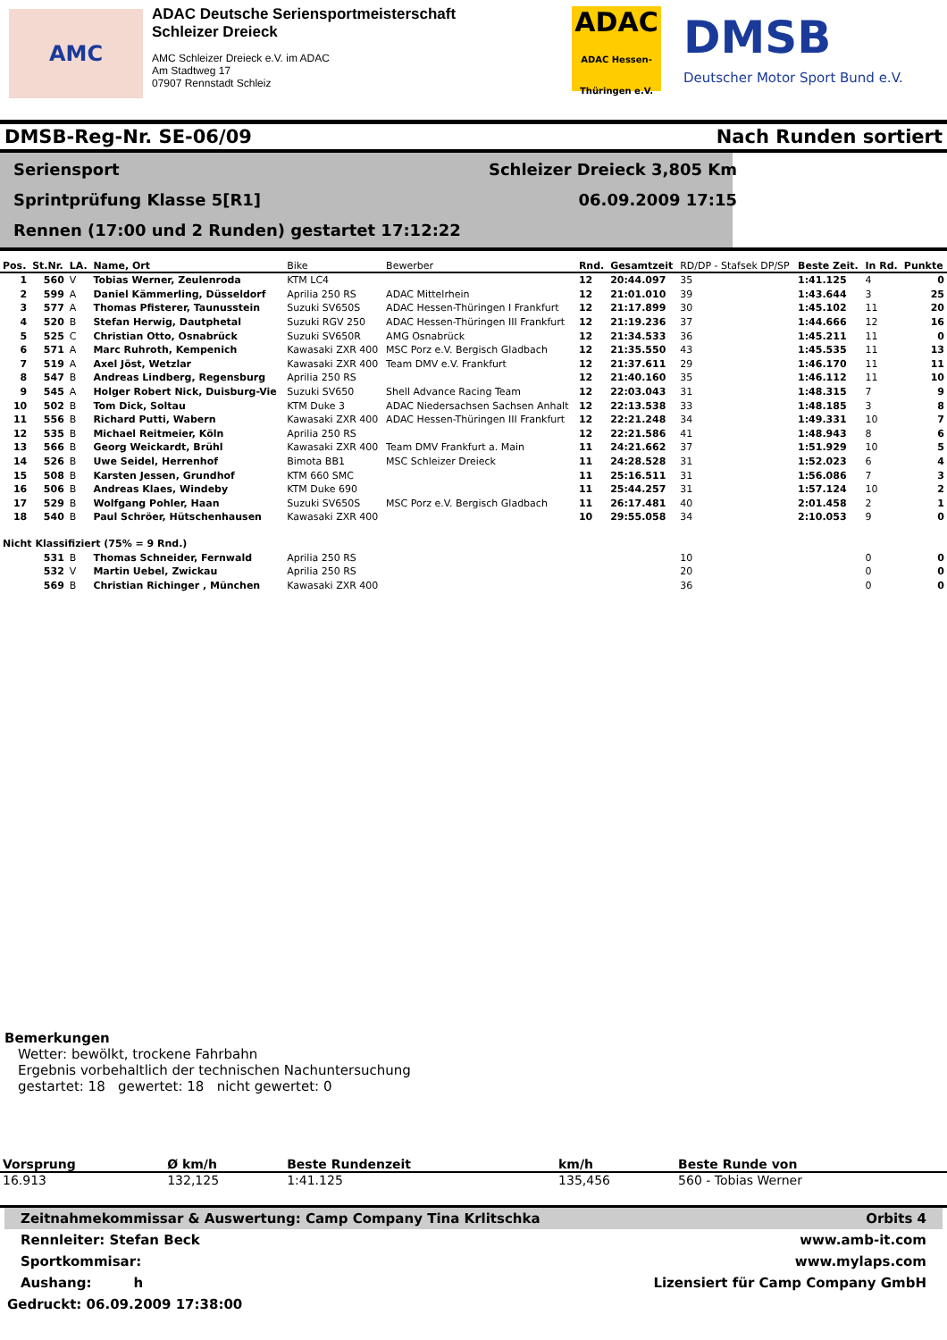AMC
ADAC Deutsche Seriensportmeisterschaft
Schleizer Dreieck
AMC Schleizer Dreieck e.V. im ADAC
Am Stadtweg 17
07907 Rennstadt Schleiz
ADAC
ADAC Hessen-Thüringen e.V.
DMSB
Deutscher Motor Sport Bund e.V.
DMSB-Reg-Nr. SE-06/09 Nach Runden sortiert
Seriensport Schleizer Dreieck 3,805 Km
Sprintprüfung Klasse 5[R1] 06.09.2009 17:15
Rennen (17:00 und 2 Runden) gestartet 17:12:22
| Pos. | St.Nr. | LA. | Name, Ort | Bike | Bewerber | Rnd. | Gesamtzeit | RD/DP - Stafsek DP/SP | Beste Zeit. | In Rd. | Punkte |
| --- | --- | --- | --- | --- | --- | --- | --- | --- | --- | --- | --- |
| 1 | 560 | V | Tobias Werner, Zeulenroda | KTM LC4 | | 12 | 20:44.097 | 35 | 1:41.125 | 4 | 0 |
| 2 | 599 | A | Daniel Kämmerling, Düsseldorf | Aprilia 250 RS | ADAC Mittelrhein | 12 | 21:01.010 | 39 | 1:43.644 | 3 | 25 |
| 3 | 577 | A | Thomas Pfisterer, Taunusstein | Suzuki SV650S | ADAC Hessen-Thüringen I Frankfurt | 12 | 21:17.899 | 30 | 1:45.102 | 11 | 20 |
| 4 | 520 | B | Stefan Herwig, Dautphetal | Suzuki RGV 250 | ADAC Hessen-Thüringen III Frankfurt | 12 | 21:19.236 | 37 | 1:44.666 | 12 | 16 |
| 5 | 525 | C | Christian Otto, Osnabrück | Suzuki SV650R | AMG Osnabrück | 12 | 21:34.533 | 36 | 1:45.211 | 11 | 0 |
| 6 | 571 | A | Marc Ruhroth, Kempenich | Kawasaki ZXR 400 | MSC Porz e.V. Bergisch Gladbach | 12 | 21:35.550 | 43 | 1:45.535 | 11 | 13 |
| 7 | 519 | A | Axel Jöst, Wetzlar | Kawasaki ZXR 400 | Team DMV e.V. Frankfurt | 12 | 21:37.611 | 29 | 1:46.170 | 11 | 11 |
| 8 | 547 | B | Andreas Lindberg, Regensburg | Aprilia 250 RS | | 12 | 21:40.160 | 35 | 1:46.112 | 11 | 10 |
| 9 | 545 | A | Holger Robert Nick, Duisburg-Vie | Suzuki SV650 | Shell Advance Racing Team | 12 | 22:03.043 | 31 | 1:48.315 | 7 | 9 |
| 10 | 502 | B | Tom Dick, Soltau | KTM Duke 3 | ADAC Niedersachsen Sachsen Anhalt | 12 | 22:13.538 | 33 | 1:48.185 | 3 | 8 |
| 11 | 556 | B | Richard Putti, Wabern | Kawasaki ZXR 400 | ADAC Hessen-Thüringen III Frankfurt | 12 | 22:21.248 | 34 | 1:49.331 | 10 | 7 |
| 12 | 535 | B | Michael Reitmeier, Köln | Aprilia 250 RS | | 12 | 22:21.586 | 41 | 1:48.943 | 8 | 6 |
| 13 | 566 | B | Georg Weickardt, Brühl | Kawasaki ZXR 400 | Team DMV Frankfurt a. Main | 11 | 24:21.662 | 37 | 1:51.929 | 10 | 5 |
| 14 | 526 | B | Uwe Seidel, Herrenhof | Bimota BB1 | MSC Schleizer Dreieck | 11 | 24:28.528 | 31 | 1:52.023 | 6 | 4 |
| 15 | 508 | B | Karsten Jessen, Grundhof | KTM 660 SMC | | 11 | 25:16.511 | 31 | 1:56.086 | 7 | 3 |
| 16 | 506 | B | Andreas Klaes, Windeby | KTM Duke 690 | | 11 | 25:44.257 | 31 | 1:57.124 | 10 | 2 |
| 17 | 529 | B | Wolfgang Pohler, Haan | Suzuki SV650S | MSC Porz e.V. Bergisch Gladbach | 11 | 26:17.481 | 40 | 2:01.458 | 2 | 1 |
| 18 | 540 | B | Paul Schröer, Hütschenhausen | Kawasaki ZXR 400 | | 10 | 29:55.058 | 34 | 2:10.053 | 9 | 0 |
| Nicht Klassifiziert (75% = 9 Rnd.) | | | | | | | | | | | |
| | 531 | B | Thomas Schneider, Fernwald | Aprilia 250 RS | | | | 10 | | 0 | 0 |
| | 532 | V | Martin Uebel, Zwickau | Aprilia 250 RS | | | | 20 | | 0 | 0 |
| | 569 | B | Christian Richinger , München | Kawasaki ZXR 400 | | | | 36 | | 0 | 0 |
Bemerkungen
Wetter: bewölkt, trockene Fahrbahn
Ergebnis vorbehaltlich der technischen Nachuntersuchung
gestartet: 18 gewertet: 18 nicht gewertet: 0
| Vorsprung | Ø km/h | Beste Rundenzeit | km/h | Beste Runde von |
| --- | --- | --- | --- | --- |
| 16.913 | 132,125 | 1:41.125 | 135,456 | 560 - Tobias Werner |
Zeitnahmekommissar & Auswertung: Camp Company Tina Krlitschka Orbits 4
Rennleiter: Stefan Beck www.amb-it.com
Sportkommisar: www.mylaps.com
Aushang: h Lizensiert für Camp Company GmbH
Gedruckt: 06.09.2009 17:38:00